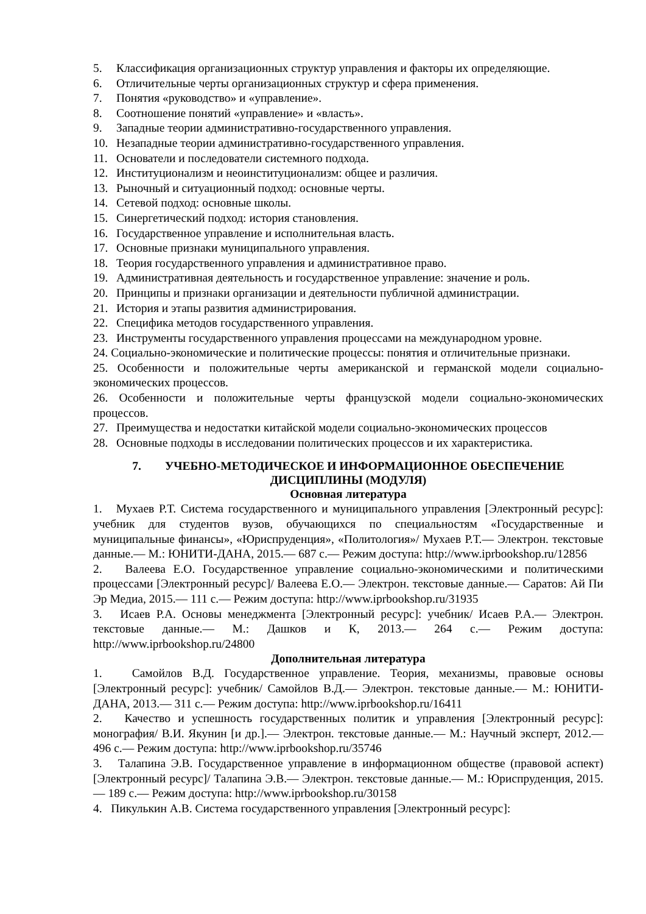5. Классификация организационных структур управления и факторы их определяющие.
6. Отличительные черты организационных структур и сфера применения.
7. Понятия «руководство» и «управление».
8. Соотношение понятий «управление» и «власть».
9. Западные теории административно-государственного управления.
10. Незападные теории административно-государственного управления.
11. Основатели и последователи системного подхода.
12. Институционализм и неоинституционализм: общее и различия.
13. Рыночный и ситуационный подход: основные черты.
14. Сетевой подход: основные школы.
15. Синергетический подход: история становления.
16. Государственное управление и исполнительная власть.
17. Основные признаки муниципального управления.
18. Теория государственного управления и административное право.
19. Административная деятельность и государственное управление: значение и роль.
20. Принципы и признаки организации и деятельности публичной администрации.
21. История и этапы развития администрирования.
22. Специфика методов государственного управления.
23. Инструменты государственного управления процессами на международном уровне.
24. Социально-экономические и политические процессы: понятия и отличительные признаки.
25. Особенности и положительные черты американской и германской модели социально-экономических процессов.
26. Особенности и положительные черты французской модели социально-экономических процессов.
27. Преимущества и недостатки китайской модели социально-экономических процессов
28. Основные подходы в исследовании политических процессов и их характеристика.
7. УЧЕБНО-МЕТОДИЧЕСКОЕ И ИНФОРМАЦИОННОЕ ОБЕСПЕЧЕНИЕ ДИСЦИПЛИНЫ (МОДУЛЯ)
Основная литература
1. Мухаев Р.Т. Система государственного и муниципального управления [Электронный ресурс]: учебник для студентов вузов, обучающихся по специальностям «Государственные и муниципальные финансы», «Юриспруденция», «Политология»/ Мухаев Р.Т.— Электрон. текстовые данные.— М.: ЮНИТИ-ДАНА, 2015.— 687 c.— Режим доступа: http://www.iprbookshop.ru/12856
2. Валеева Е.О. Государственное управление социально-экономическими и политическими процессами [Электронный ресурс]/ Валеева Е.О.— Электрон. текстовые данные.— Саратов: Ай Пи Эр Медиа, 2015.— 111 c.— Режим доступа: http://www.iprbookshop.ru/31935
3. Исаев Р.А. Основы менеджмента [Электронный ресурс]: учебник/ Исаев Р.А.— Электрон. текстовые данные.— М.: Дашков и К, 2013.— 264 c.— Режим доступа: http://www.iprbookshop.ru/24800
Дополнительная литература
1. Самойлов В.Д. Государственное управление. Теория, механизмы, правовые основы [Электронный ресурс]: учебник/ Самойлов В.Д.— Электрон. текстовые данные.— М.: ЮНИТИ-ДАНА, 2013.— 311 c.— Режим доступа: http://www.iprbookshop.ru/16411
2. Качество и успешность государственных политик и управления [Электронный ресурс]: монография/ В.И. Якунин [и др.].— Электрон. текстовые данные.— М.: Научный эксперт, 2012.— 496 c.— Режим доступа: http://www.iprbookshop.ru/35746
3. Талапина Э.В. Государственное управление в информационном обществе (правовой аспект) [Электронный ресурс]/ Талапина Э.В.— Электрон. текстовые данные.— М.: Юриспруденция, 2015.— 189 c.— Режим доступа: http://www.iprbookshop.ru/30158
4. Пикулькин А.В. Система государственного управления [Электронный ресурс]: